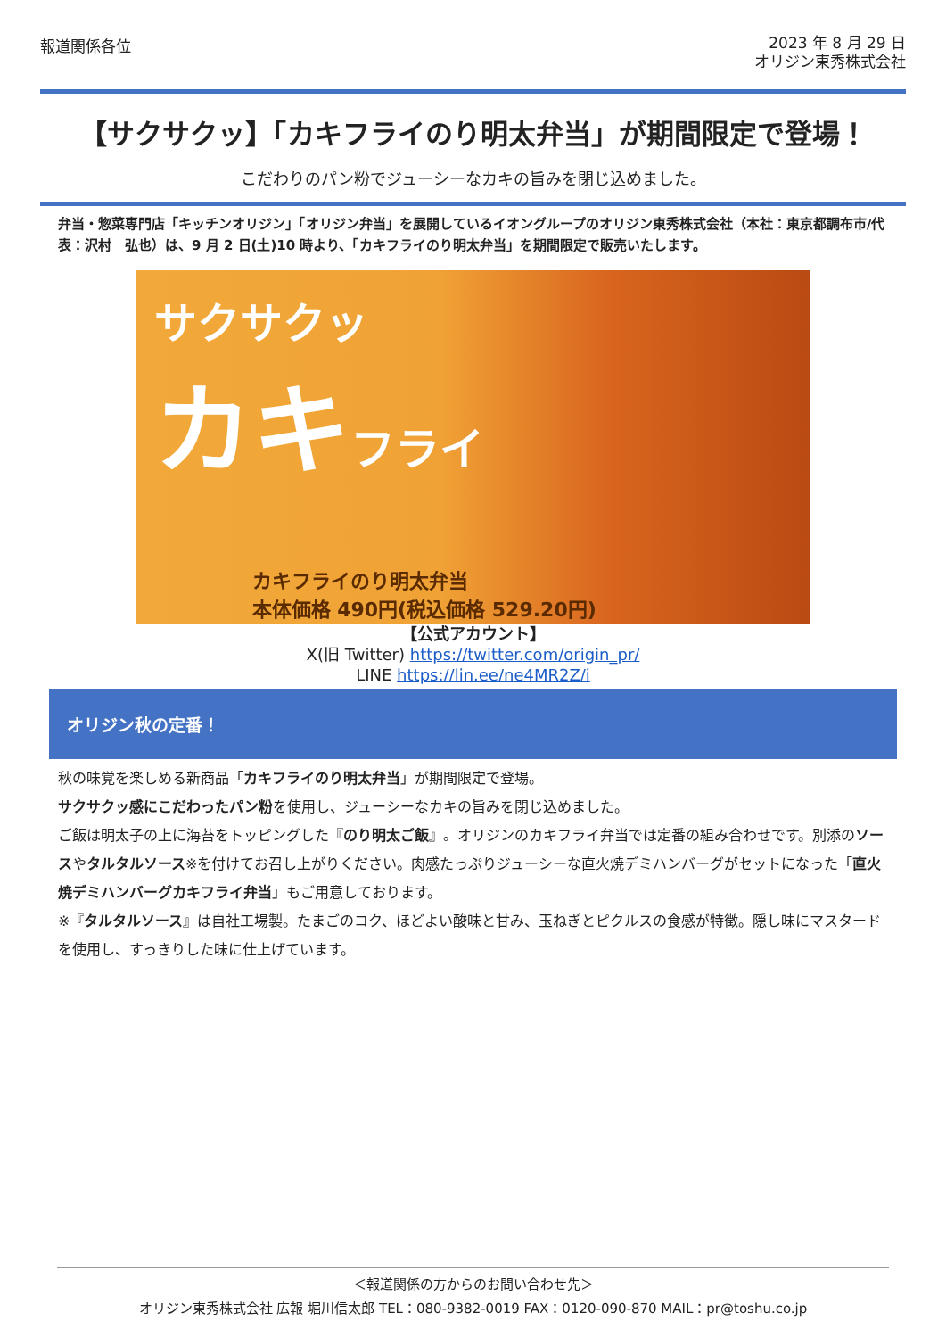報道関係各位
2023 年 8 月 29 日
オリジン東秀株式会社
【サクサクッ】「カキフライのり明太弁当」が期間限定で登場！
こだわりのパン粉でジューシーなカキの旨みを閉じ込めました。
弁当・惣菜専門店「キッチンオリジン」「オリジン弁当」を展開しているイオングループのオリジン東秀株式会社（本社：東京都調布市/代表：沢村　弘也）は、9 月 2 日(土)10 時より、「カキフライのり明太弁当」を期間限定で販売いたします。
サクサクッ
カキフライ
カキフライのり明太弁当
本体価格 490円(税込価格 529.20円)
【公式アカウント】
X(旧 Twitter) https://twitter.com/origin_pr/
LINE https://lin.ee/ne4MR2Z/i
オリジン秋の定番！
秋の味覚を楽しめる新商品「カキフライのり明太弁当」が期間限定で登場。
サクサクッ感にこだわったパン粉を使用し、ジューシーなカキの旨みを閉じ込めました。
ご飯は明太子の上に海苔をトッピングした『のり明太ご飯』。オリジンのカキフライ弁当では定番の組み合わせです。別添のソースやタルタルソース※を付けてお召し上がりください。肉感たっぷりジューシーな直火焼デミハンバーグがセットになった「直火焼デミハンバーグカキフライ弁当」もご用意しております。
※『タルタルソース』は自社工場製。たまごのコク、ほどよい酸味と甘み、玉ねぎとピクルスの食感が特徴。隠し味にマスタードを使用し、すっきりした味に仕上げています。
＜報道関係の方からのお問い合わせ先＞
オリジン東秀株式会社 広報 堀川信太郎 TEL：080-9382-0019 FAX：0120-090-870 MAIL：pr@toshu.co.jp